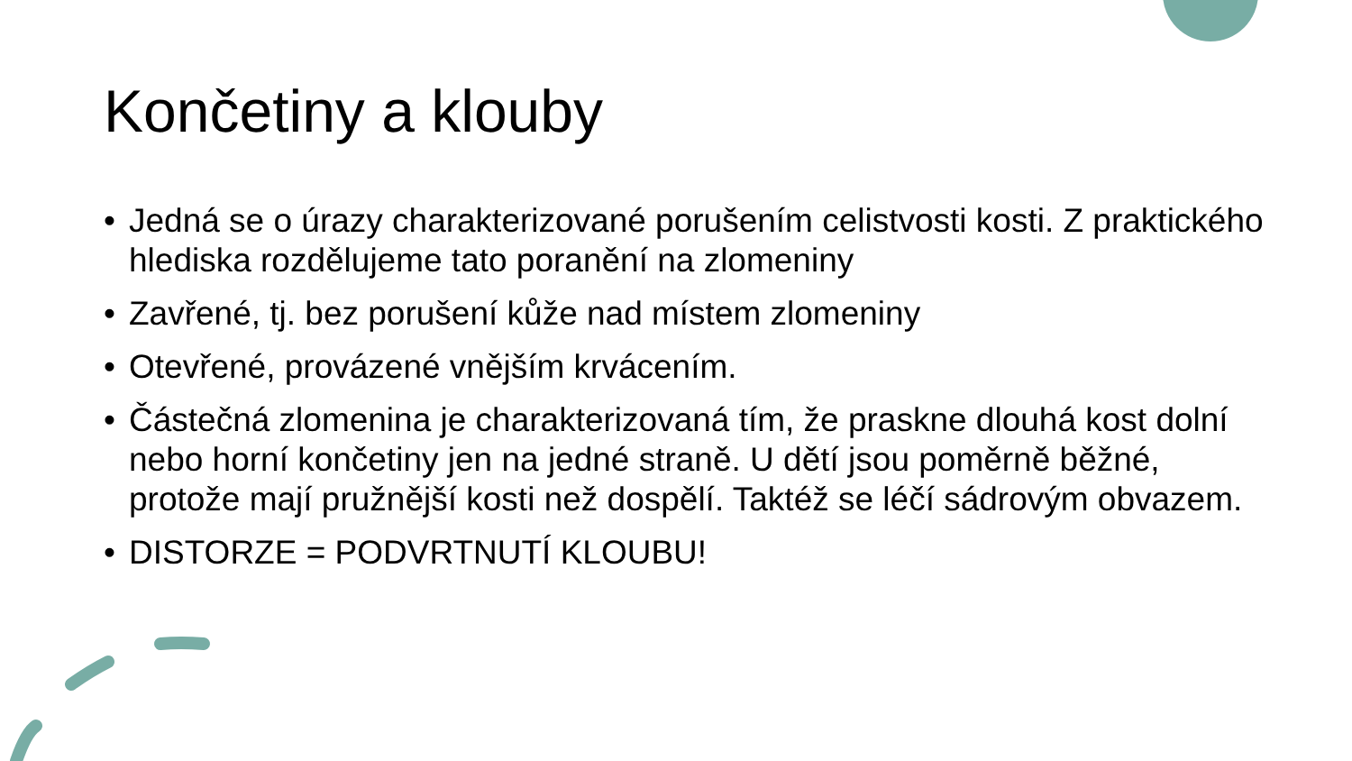Končetiny a klouby
• Jedná se o úrazy charakterizované porušením celistvosti kosti. Z praktického hlediska rozdělujeme tato poranění na zlomeniny
• Zavřené, tj. bez porušení kůže nad místem zlomeniny
• Otevřené, provázené vnějším krvácením.
• Částečná zlomenina je charakterizovaná tím, že praskne dlouhá kost dolní nebo horní končetiny jen na jedné straně. U dětí jsou poměrně běžné, protože mají pružnější kosti než dospělí. Taktéž se léčí sádrovým obvazem.
• DISTORZE = PODVRTNUTÍ KLOUBU!